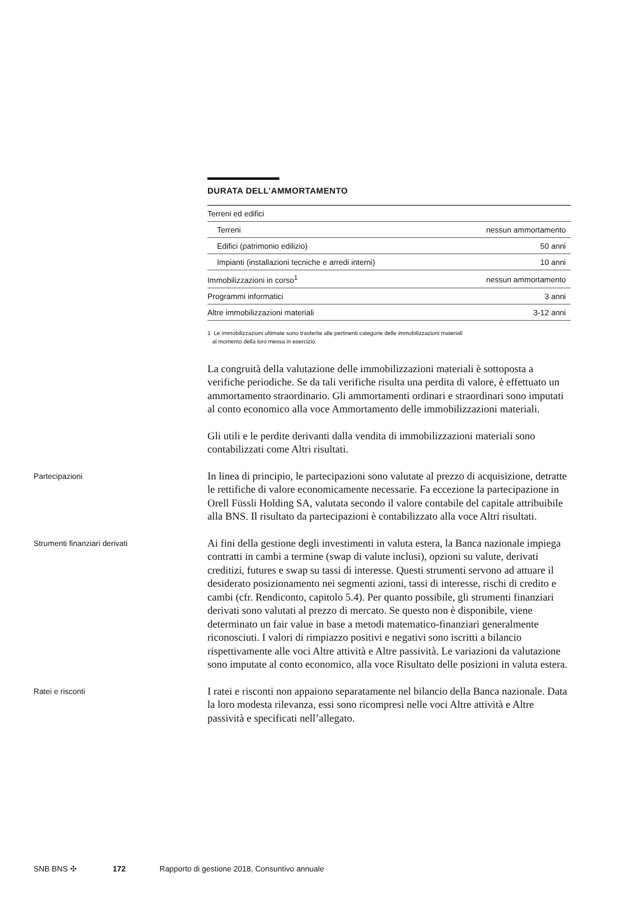DURATA DELL’AMMORTAMENTO
| Terreni ed edifici | |
| Terreni | nessun ammortamento |
| Edifici (patrimonio edilizio) | 50 anni |
| Impianti (installazioni tecniche e arredi interni) | 10 anni |
| Immobilizzazioni in corso<sup>1</sup> | nessun ammortamento |
| Programmi informatici | 3 anni |
| Altre immobilizzazioni materiali | 3-12 anni |
1 Le immobilizzazioni ultimate sono trasferite alle pertinenti categorie delle immobilizzazioni materiali
al momento della loro messa in esercizio.
La congruità della valutazione delle immobilizzazioni materiali è sottoposta a verifiche periodiche. Se da tali verifiche risulta una perdita di valore, è effettuato un ammortamento straordinario. Gli ammortamenti ordinari e straordinari sono imputati al conto economico alla voce Ammortamento delle immobilizzazioni materiali.
Gli utili e le perdite derivanti dalla vendita di immobilizzazioni materiali sono contabilizzati come Altri risultati.
Partecipazioni
In linea di principio, le partecipazioni sono valutate al prezzo di acquisizione, detratte le rettifiche di valore economicamente necessarie. Fa eccezione la partecipazione in Orell Füssli Holding SA, valutata secondo il valore contabile del capitale attribuibile alla BNS. Il risultato da partecipazioni è contabilizzato alla voce Altri risultati.
Strumenti finanziari derivati
Ai fini della gestione degli investimenti in valuta estera, la Banca nazionale impiega contratti in cambi a termine (swap di valute inclusi), opzioni su valute, derivati creditizi, futures e swap su tassi di interesse. Questi strumenti servono ad attuare il desiderato posizionamento nei segmenti azioni, tassi di interesse, rischi di credito e cambi (cfr. Rendiconto, capitolo 5.4). Per quanto possibile, gli strumenti finanziari derivati sono valutati al prezzo di mercato. Se questo non è disponibile, viene determinato un fair value in base a metodi matematico-finanziari generalmente riconosciuti. I valori di rimpiazzo positivi e negativi sono iscritti a bilancio rispettivamente alle voci Altre attività e Altre passività. Le variazioni da valutazione sono imputate al conto economico, alla voce Risultato delle posizioni in valuta estera.
Ratei e risconti
I ratei e risconti non appaiono separatamente nel bilancio della Banca nazionale. Data la loro modesta rilevanza, essi sono ricompresi nelle voci Altre attività e Altre passività e specificati nell’allegato.
SNB BNS ✣ 172 Rapporto di gestione 2018, Consuntivo annuale